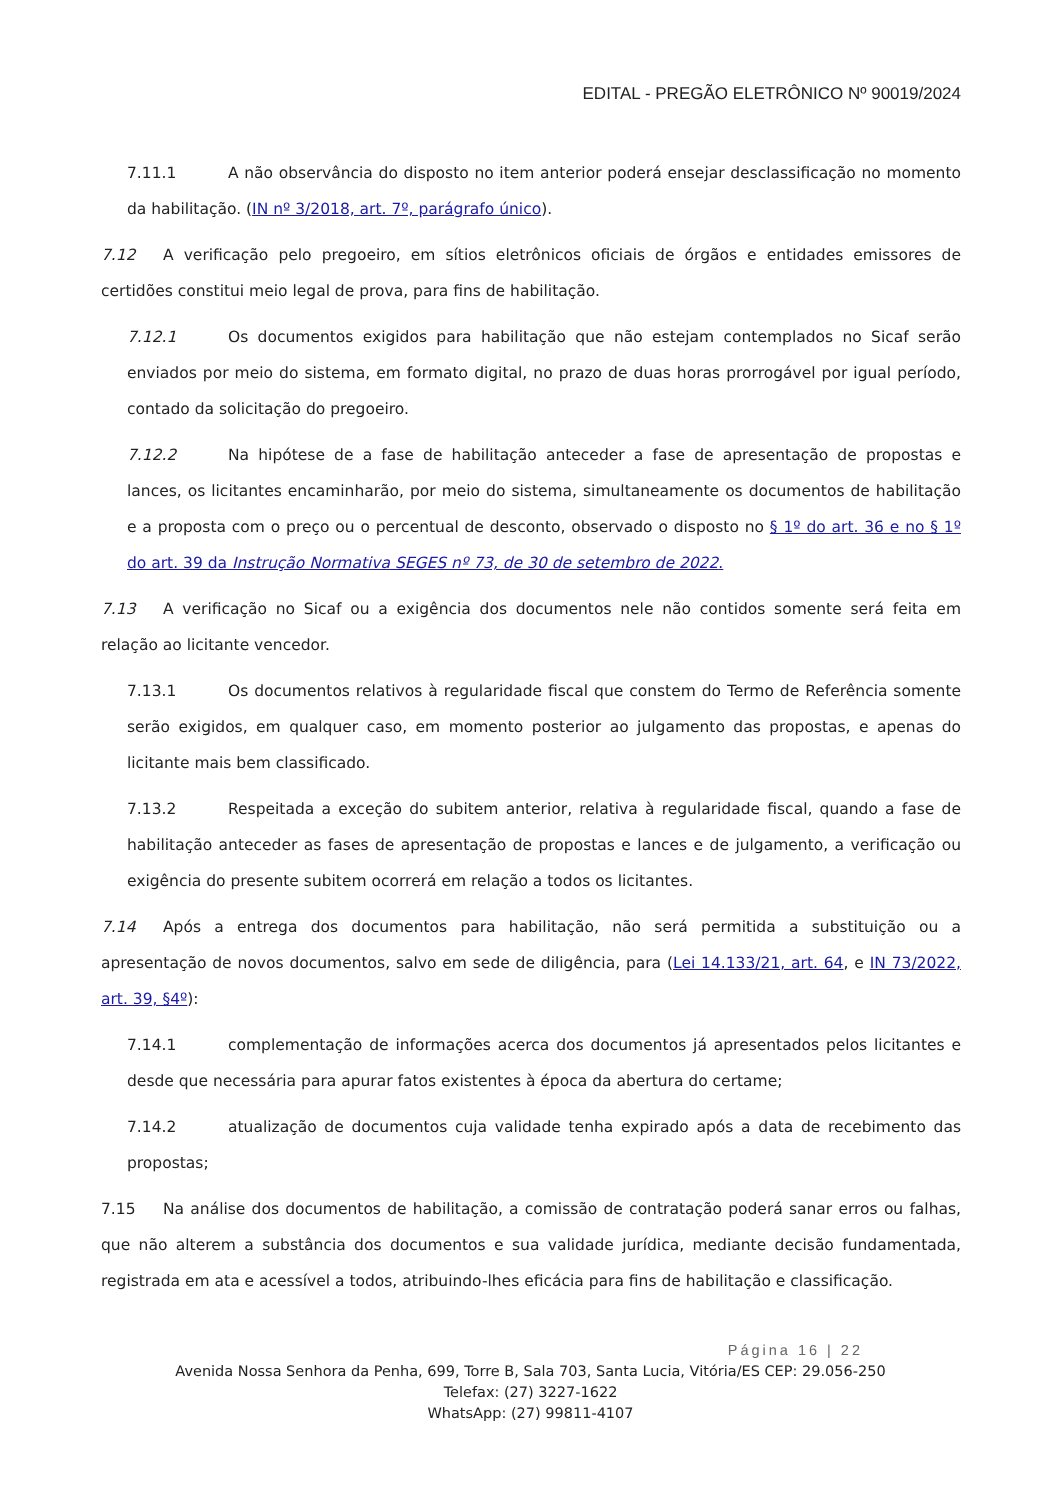EDITAL - PREGÃO ELETRÔNICO Nº 90019/2024
7.11.1 A não observância do disposto no item anterior poderá ensejar desclassificação no momento da habilitação. (IN nº 3/2018, art. 7º, parágrafo único).
7.12 A verificação pelo pregoeiro, em sítios eletrônicos oficiais de órgãos e entidades emissores de certidões constitui meio legal de prova, para fins de habilitação.
7.12.1 Os documentos exigidos para habilitação que não estejam contemplados no Sicaf serão enviados por meio do sistema, em formato digital, no prazo de duas horas prorrogável por igual período, contado da solicitação do pregoeiro.
7.12.2 Na hipótese de a fase de habilitação anteceder a fase de apresentação de propostas e lances, os licitantes encaminharão, por meio do sistema, simultaneamente os documentos de habilitação e a proposta com o preço ou o percentual de desconto, observado o disposto no § 1º do art. 36 e no § 1º do art. 39 da Instrução Normativa SEGES nº 73, de 30 de setembro de 2022.
7.13 A verificação no Sicaf ou a exigência dos documentos nele não contidos somente será feita em relação ao licitante vencedor.
7.13.1 Os documentos relativos à regularidade fiscal que constem do Termo de Referência somente serão exigidos, em qualquer caso, em momento posterior ao julgamento das propostas, e apenas do licitante mais bem classificado.
7.13.2 Respeitada a exceção do subitem anterior, relativa à regularidade fiscal, quando a fase de habilitação anteceder as fases de apresentação de propostas e lances e de julgamento, a verificação ou exigência do presente subitem ocorrerá em relação a todos os licitantes.
7.14 Após a entrega dos documentos para habilitação, não será permitida a substituição ou a apresentação de novos documentos, salvo em sede de diligência, para (Lei 14.133/21, art. 64, e IN 73/2022, art. 39, §4º):
7.14.1 complementação de informações acerca dos documentos já apresentados pelos licitantes e desde que necessária para apurar fatos existentes à época da abertura do certame;
7.14.2 atualização de documentos cuja validade tenha expirado após a data de recebimento das propostas;
7.15 Na análise dos documentos de habilitação, a comissão de contratação poderá sanar erros ou falhas, que não alterem a substância dos documentos e sua validade jurídica, mediante decisão fundamentada, registrada em ata e acessível a todos, atribuindo-lhes eficácia para fins de habilitação e classificação.
Página 16 | 22
Avenida Nossa Senhora da Penha, 699, Torre B, Sala 703, Santa Lucia, Vitória/ES CEP: 29.056-250
Telefax: (27) 3227-1622
WhatsApp: (27) 99811-4107